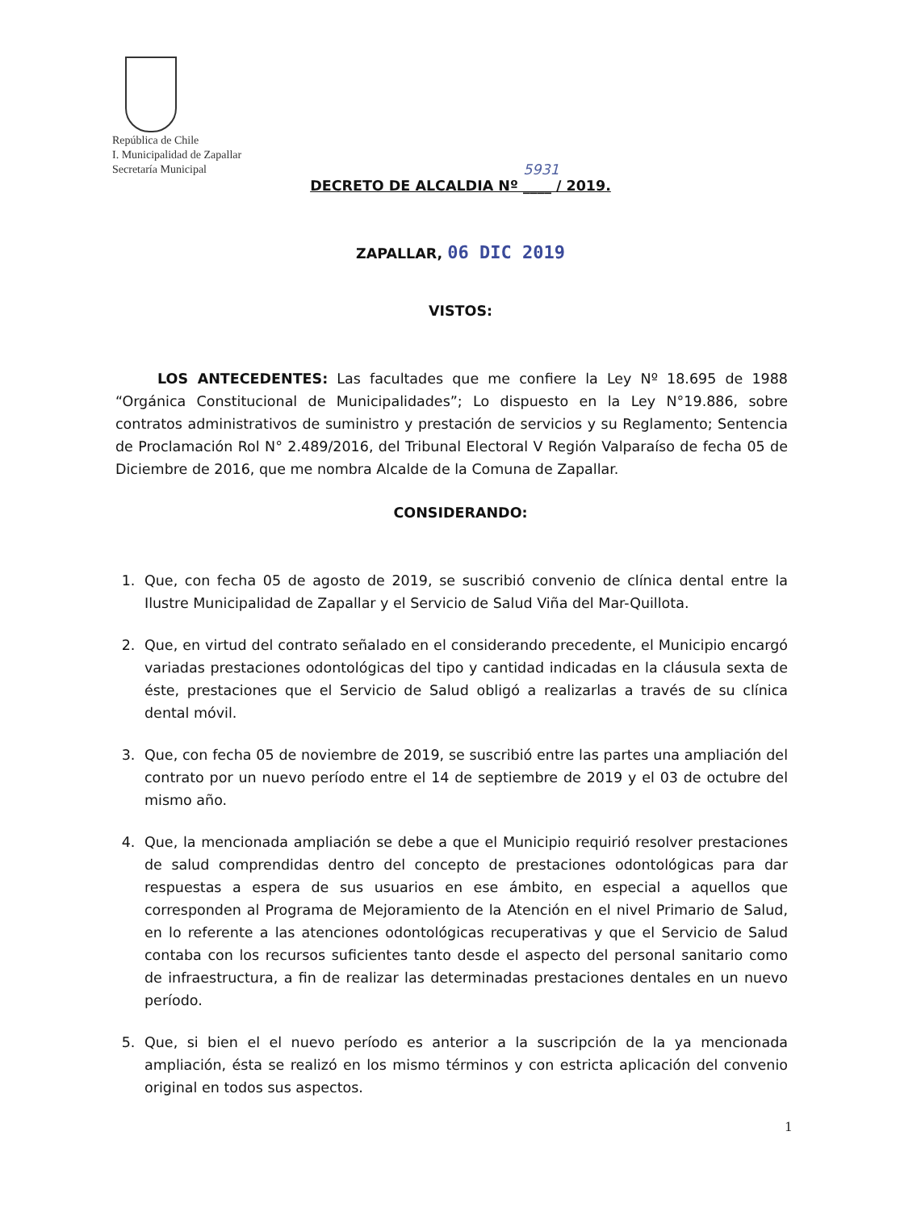República de Chile
I. Municipalidad de Zapallar
Secretaría Municipal
5931
DECRETO DE ALCALDIA Nº ____ / 2019.
ZAPALLAR, 06 DIC 2019
VISTOS:
LOS ANTECEDENTES: Las facultades que me confiere la Ley Nº 18.695 de 1988 “Orgánica Constitucional de Municipalidades”; Lo dispuesto en la Ley N°19.886, sobre contratos administrativos de suministro y prestación de servicios y su Reglamento; Sentencia de Proclamación Rol N° 2.489/2016, del Tribunal Electoral V Región Valparaíso de fecha 05 de Diciembre de 2016, que me nombra Alcalde de la Comuna de Zapallar.
CONSIDERANDO:
1. Que, con fecha 05 de agosto de 2019, se suscribió convenio de clínica dental entre la Ilustre Municipalidad de Zapallar y el Servicio de Salud Viña del Mar-Quillota.
2. Que, en virtud del contrato señalado en el considerando precedente, el Municipio encargó variadas prestaciones odontológicas del tipo y cantidad indicadas en la cláusula sexta de éste, prestaciones que el Servicio de Salud obligó a realizarlas a través de su clínica dental móvil.
3. Que, con fecha 05 de noviembre de 2019, se suscribió entre las partes una ampliación del contrato por un nuevo período entre el 14 de septiembre de 2019 y el 03 de octubre del mismo año.
4. Que, la mencionada ampliación se debe a que el Municipio requirió resolver prestaciones de salud comprendidas dentro del concepto de prestaciones odontológicas para dar respuestas a espera de sus usuarios en ese ámbito, en especial a aquellos que corresponden al Programa de Mejoramiento de la Atención en el nivel Primario de Salud, en lo referente a las atenciones odontológicas recuperativas y que el Servicio de Salud contaba con los recursos suficientes tanto desde el aspecto del personal sanitario como de infraestructura, a fin de realizar las determinadas prestaciones dentales en un nuevo período.
5. Que, si bien el el nuevo período es anterior a la suscripción de la ya mencionada ampliación, ésta se realizó en los mismo términos y con estricta aplicación del convenio original en todos sus aspectos.
1